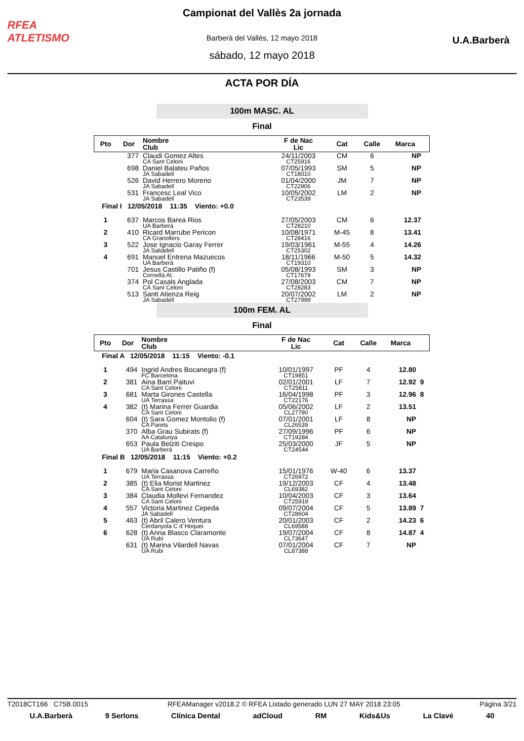RFEA
ATLETISMO
Campionat del Vallès 2a jornada
Barberà del Vallès, 12 mayo 2018
sábado, 12 mayo 2018
U.A.Barberà
ACTA POR DÍA
100m MASC. AL
Final
| Pto | Dor | Nombre Club | F de Nac Lic | Cat | Calle | Marca | |
| --- | --- | --- | --- | --- | --- | --- | --- |
| | 377 | Claudi Gomez Altes CA Sant Celoni | 24/11/2003 CT25916 | CM | 6 | NP | |
| | 698 | Daniel Balateu Paños JA Sabadell | 07/05/1993 CT18010 | SM | 5 | NP | |
| | 526 | David Herrero Moreno JA Sabadell | 01/04/2000 CT22906 | JM | 7 | NP | |
| | 531 | Francesc Leal Vico JA Sabadell | 10/05/2002 CT23539 | LM | 2 | NP | |
| Final I 12/05/2018 11:35 Viento: +0.0 | | | | | | | |
| 1 | 637 | Marcos Barea Rios UA Barberà | 27/05/2003 CT28210 | CM | 6 | 12.37 | |
| 2 | 410 | Ricard Marrube Pericon CA Granollers | 10/08/1971 CT28416 | M-45 | 8 | 13.41 | |
| 3 | 522 | Jose Ignacio Garay Ferrer JA Sabadell | 19/03/1961 CT25302 | M-55 | 4 | 14.26 | |
| 4 | 691 | Manuel Entrena Mazuecos UA Barberà | 18/11/1966 CT19310 | M-50 | 5 | 14.32 | |
| | 701 | Jesus Castillo Patiño (f) Cornellà At. | 05/08/1993 CT17679 | SM | 3 | NP | |
| | 374 | Pol Casals Anglada CA Sant Celoni | 27/08/2003 CT28283 | CM | 7 | NP | |
| | 513 | Santi Atienza Reig JA Sabadell | 20/07/2002 CT27999 | LM | 2 | NP | |
100m FEM. AL
Final
| Pto | Dor | Nombre Club | F de Nac Lic | Cat | Calle | Marca | |
| --- | --- | --- | --- | --- | --- | --- | --- |
| Final A 12/05/2018 11:15 Viento: -0.1 | | | | | | | |
| 1 | 494 | Ingrid Andres Bocanegra (f) FC Barcelona | 10/01/1997 CT19851 | PF | 4 | 12.80 | |
| 2 | 381 | Aina Barri Paituvi CA Sant Celoni | 02/01/2001 CT25811 | LF | 7 | 12.92 | 9 |
| 3 | 681 | Marta Girones Castella UA Terrassa | 16/04/1998 CT22176 | PF | 3 | 12.96 | 8 |
| 4 | 382 | (t) Marina Ferrer Guardia CA Sant Celoni | 05/06/2002 CL27790 | LF | 2 | 13.51 | |
| | 604 | (t) Sara Gomez Montolio (f) CA Parets | 07/01/2001 CL26539 | LF | 8 | NP | |
| | 370 | Alba Grau Subirats (f) AA Catalunya | 27/09/1996 CT19284 | PF | 6 | NP | |
| | 653 | Paula Belziti Crespo UA Barberà | 25/03/2000 CT24544 | JF | 5 | NP | |
| Final B 12/05/2018 11:15 Viento: +0.2 | | | | | | | |
| 1 | 679 | Maria Casanova Carreño UA Terrassa | 15/01/1976 CT26972 | W-40 | 6 | 13.37 | |
| 2 | 385 | (t) Elia Morist Martinez CA Sant Celoni | 19/12/2003 CL69382 | CF | 4 | 13.48 | |
| 3 | 384 | Claudia Mollevi Fernandez CA Sant Celoni | 10/04/2003 CT25919 | CF | 3 | 13.64 | |
| 4 | 557 | Victoria Martinez Cepeda JA Sabadell | 09/07/2004 CT28604 | CF | 5 | 13.89 | 7 |
| 5 | 463 | (t) Abril Calero Ventura Cerdanyola C d´Hoquei | 20/01/2003 CL69588 | CF | 2 | 14.23 | 6 |
| 6 | 628 | (t) Anna Blasco Claramonte UA Rubí | 19/07/2004 CL73647 | CF | 8 | 14.87 | 4 |
| | 631 | (t) Marina Vilardell Navas UA Rubí | 07/01/2004 CL87388 | CF | 7 | NP | |
T2018CT166 C75B.0015 RFEAManager v2018.2 © RFEA Listado generado LUN 27 MAY 2018 23:05 Página 3/21
U.A.Barberà 9 Serlons Clínica Dental adCloud RM Kids&Us La Clavé 40